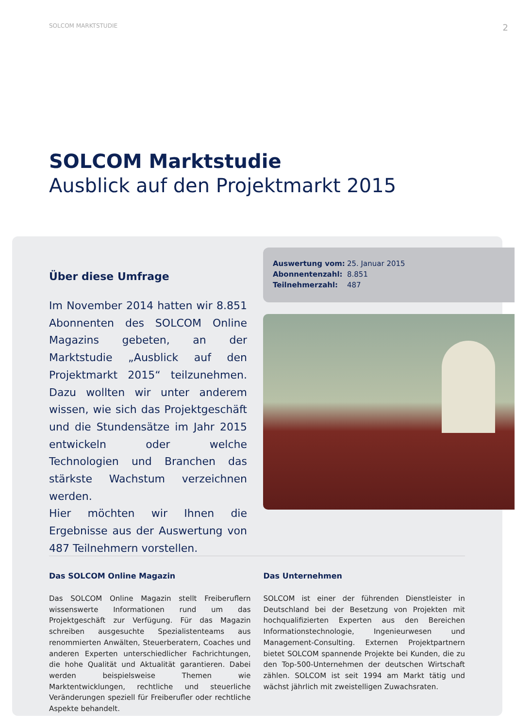SOLCOM MARKTSTUDIE 2
SOLCOM Marktstudie
Ausblick auf den Projektmarkt 2015
Über diese Umfrage
Im November 2014 hatten wir 8.851 Abonnenten des SOLCOM Online Magazins gebeten, an der Marktstudie „Ausblick auf den Projektmarkt 2015“ teilzunehmen. Dazu wollten wir unter anderem wissen, wie sich das Projektgeschäft und die Stundensätze im Jahr 2015 entwickeln oder welche Technologien und Branchen das stärkste Wachstum verzeichnen werden.
Hier möchten wir Ihnen die Ergebnisse aus der Auswertung von 487 Teilnehmern vorstellen.
Auswertung vom: 25. Januar 2015
Abonnentenzahl: 8.851
Teilnehmerzahl: 487
Das SOLCOM Online Magazin
Das SOLCOM Online Magazin stellt Freiberuflern wissenswerte Informationen rund um das Projektgeschäft zur Verfügung. Für das Magazin schreiben ausgesuchte Spezialistenteams aus renommierten Anwälten, Steuerberatern, Coaches und anderen Experten unterschiedlicher Fachrichtungen, die hohe Qualität und Aktualität garantieren. Dabei werden beispielsweise Themen wie Marktentwicklungen, rechtliche und steuerliche Veränderungen speziell für Freiberufler oder rechtliche Aspekte behandelt.
Das Unternehmen
SOLCOM ist einer der führenden Dienstleister in Deutschland bei der Besetzung von Projekten mit hochqualifizierten Experten aus den Bereichen Informationstechnologie, Ingenieurwesen und Management-Consulting. Externen Projektpartnern bietet SOLCOM spannende Projekte bei Kunden, die zu den Top-500-Unternehmen der deutschen Wirtschaft zählen. SOLCOM ist seit 1994 am Markt tätig und wächst jährlich mit zweistelligen Zuwachsraten.